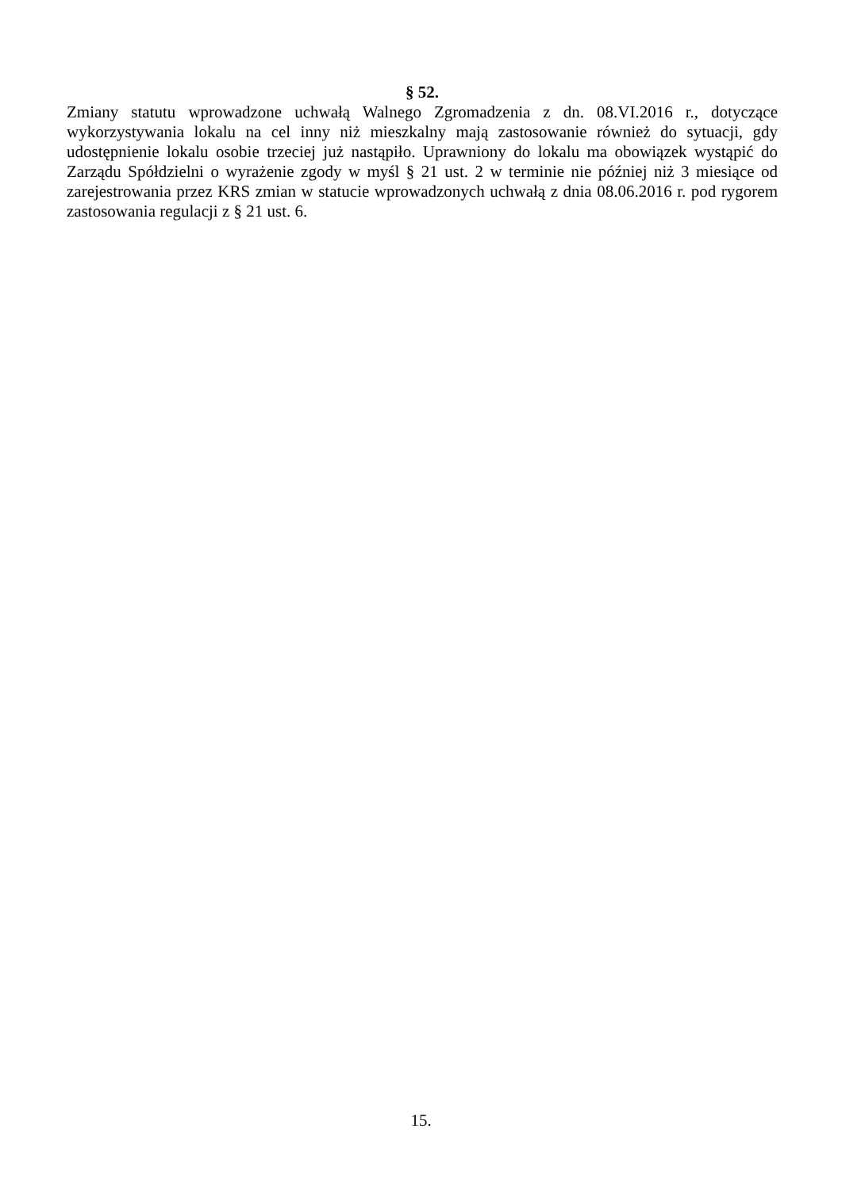§ 52.
Zmiany statutu wprowadzone uchwałą Walnego Zgromadzenia z dn. 08.VI.2016 r., dotyczące wykorzystywania lokalu na cel inny niż mieszkalny mają zastosowanie również do sytuacji, gdy udostępnienie lokalu osobie trzeciej już nastąpiło. Uprawniony do lokalu ma obowiązek wystąpić do Zarządu Spółdzielni o wyrażenie zgody w myśl § 21 ust. 2 w terminie nie później niż 3 miesiące od zarejestrowania przez KRS zmian w statucie wprowadzonych uchwałą z dnia 08.06.2016 r. pod rygorem zastosowania regulacji z § 21 ust. 6.
15.